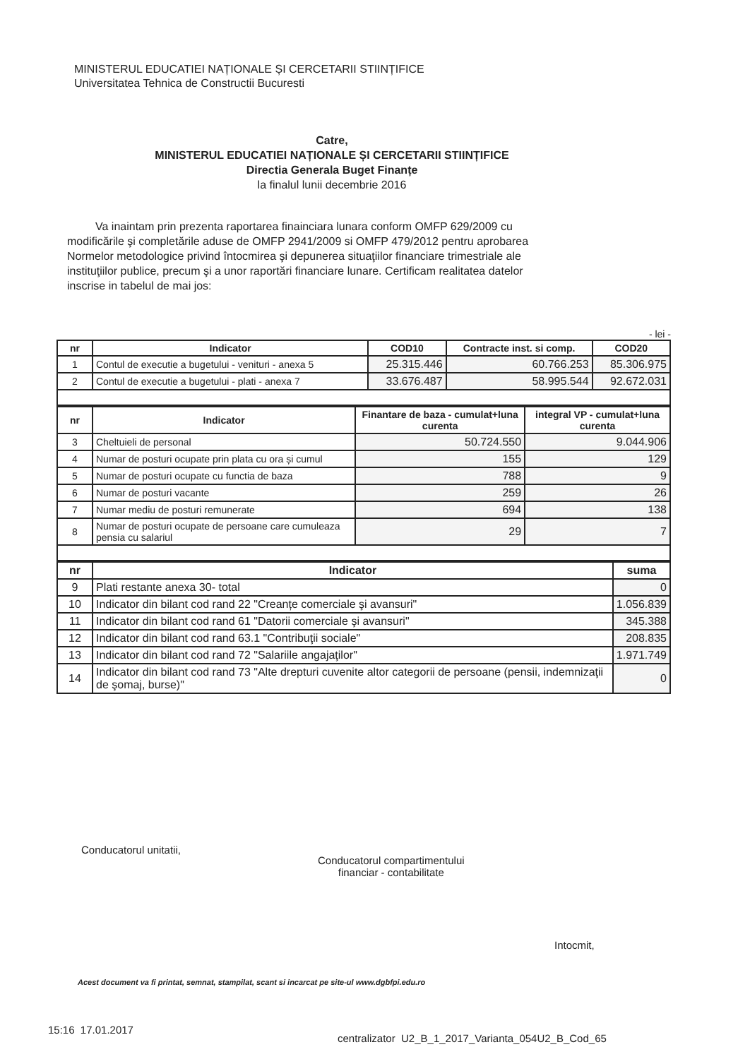MINISTERUL EDUCATIEI NAȚIONALE ȘI CERCETARII STIINȚIFICE
Universitatea Tehnica de Constructii Bucuresti
Catre,
MINISTERUL EDUCATIEI NAȚIONALE ȘI CERCETARII STIINȚIFICE
Directia Generala Buget Finanțe
la finalul lunii decembrie 2016
Va inaintam prin prezenta raportarea finainciara lunara conform OMFP 629/2009 cu modificările şi completările aduse de OMFP 2941/2009 si OMFP 479/2012 pentru aprobarea Normelor metodologice privind întocmirea şi depunerea situaţiilor financiare trimestriale ale instituţiilor publice, precum şi a unor raportări financiare lunare. Certificam realitatea datelor inscrise in tabelul de mai jos:
- lei -
| nr | Indicator | COD10 | Contracte inst. si comp. | COD20 |
| --- | --- | --- | --- | --- |
| 1 | Contul de executie a bugetului - venituri - anexa 5 | 25.315.446 | 60.766.253 | 85.306.975 |
| 2 | Contul de executie a bugetului - plati - anexa 7 | 33.676.487 | 58.995.544 | 92.672.031 |
| nr | Indicator | Finantare de baza - cumulat+luna curenta | integral VP - cumulat+luna curenta |
| --- | --- | --- | --- |
| 3 | Cheltuieli de personal | 50.724.550 | 9.044.906 |
| 4 | Numar de posturi ocupate prin plata cu ora și cumul | 155 | 129 |
| 5 | Numar de posturi ocupate cu functia de baza | 788 | 9 |
| 6 | Numar de posturi vacante | 259 | 26 |
| 7 | Numar mediu de posturi remunerate | 694 | 138 |
| 8 | Numar de posturi ocupate de persoane care cumuleaza pensia cu salariul | 29 | 7 |
| nr | Indicator | suma |
| --- | --- | --- |
| 9 | Plati restante anexa 30- total | 0 |
| 10 | Indicator din bilant cod rand 22 "Creanțe comerciale şi avansuri" | 1.056.839 |
| 11 | Indicator din bilant cod rand 61 "Datorii comerciale şi avansuri" | 345.388 |
| 12 | Indicator din bilant cod rand 63.1 "Contribuţii sociale" | 208.835 |
| 13 | Indicator din bilant cod rand 72 "Salariile angajaţilor" | 1.971.749 |
| 14 | Indicator din bilant cod rand 73 "Alte drepturi cuvenite altor categorii de persoane (pensii, indemnizaţii de şomaj, burse)" | 0 |
Conducatorul unitatii,
Conducatorul compartimentului
financiar - contabilitate
Intocmit,
Acest document va fi printat, semnat, stampilat, scant si incarcat pe site-ul www.dgbfpi.edu.ro
15:16 17.01.2017
centralizator U2_B_1_2017_Varianta_054U2_B_Cod_65